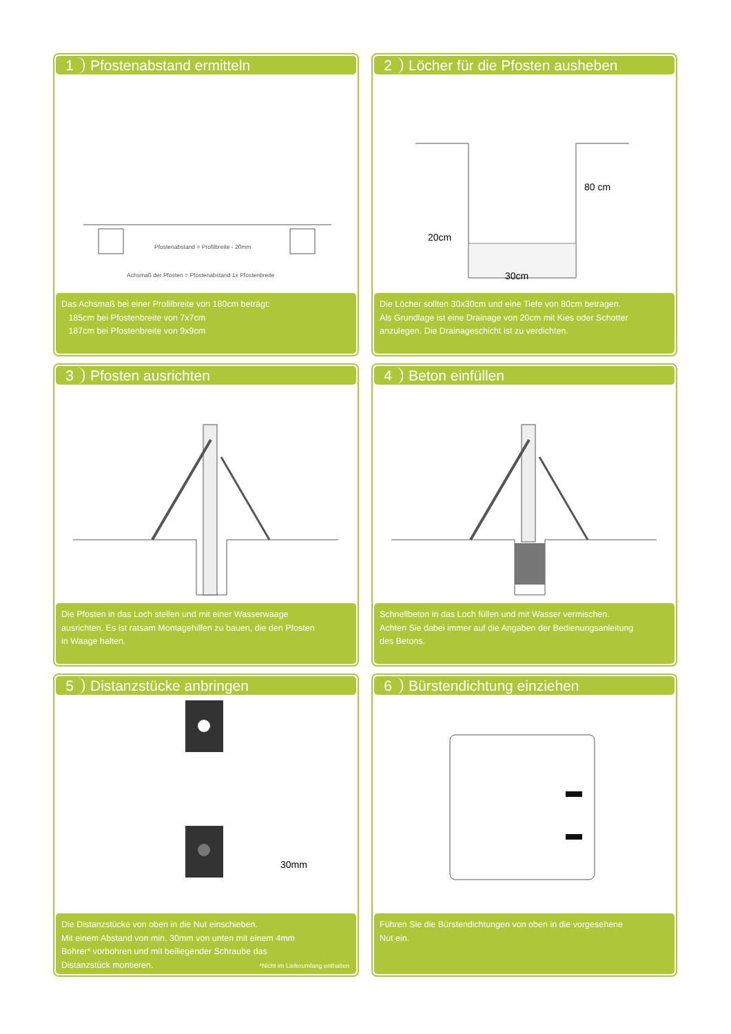1 Pfostenabstand ermitteln
Pfostenabstand = Profilbreite - 20mm
Achsmaß der Pfosten = Pfostenabstand 1x Pfostenbreite
Das Achsmaß bei einer Profilbreite von 180cm beträgt:
185cm bei Pfostenbreite von 7x7cm
187cm bei Pfostenbreite von 9x9cm
2 Löcher für die Pfosten ausheben
80 cm
20cm
30cm
Die Löcher sollten 30x30cm und eine Tiefe von 80cm betragen.
Als Grundlage ist eine Drainage von 20cm mit Kies oder Schotter
anzulegen. Die Drainageschicht ist zu verdichten.
3 Pfosten ausrichten
Die Pfosten in das Loch stellen und mit einer Wasserwaage
ausrichten. Es ist ratsam Montagehilfen zu bauen, die den Pfosten
in Waage halten.
4 Beton einfüllen
Schnellbeton in das Loch füllen und mit Wasser vermischen.
Achten Sie dabei immer auf die Angaben der Bedienungsanleitung
des Betons.
5 Distanzstücke anbringen
30mm
Die Distanzstücke von oben in die Nut einschieben.
Mit einem Abstand von min. 30mm von unten mit einem 4mm
Bohrer* vorbohren und mit beiliegender Schraube das
Distanzstück montieren.
*Nicht im Lieferumfang enthalten
6 Bürstendichtung einziehen
Führen Sie die Bürstendichtungen von oben in die vorgesehene
Nut ein.